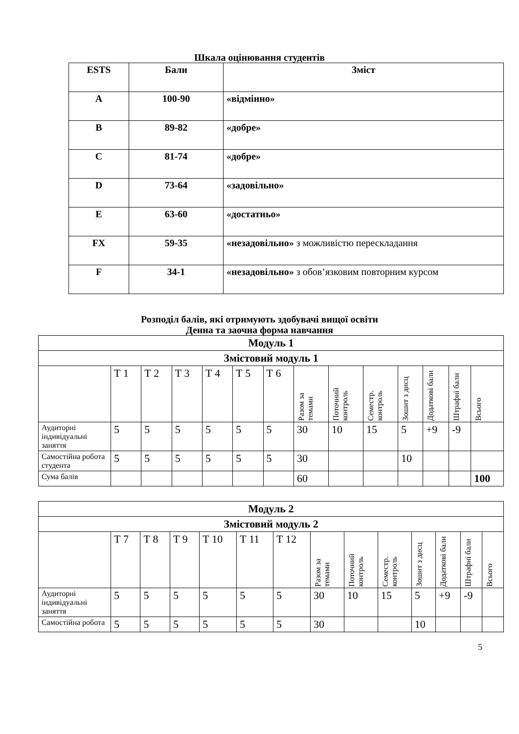Шкала оцінювання студентів
| ESTS | Бали | Зміст |
| A | 100-90 | «відмінно» |
| B | 89-82 | «добре» |
| C | 81-74 | «добре» |
| D | 73-64 | «задовільно» |
| E | 63-60 | «достатньо» |
| FX | 59-35 | «незадовільно» з можливістю перескладання |
| F | 34-1 | «незадовільно» з обов’язковим повторним курсом |
Розподіл балів, які отримують здобувачі вищої освіти
Денна та заочна форма навчання
| Модуль 1 | | | | | | | | | | | | | |
| Змістовий модуль 1 | | | | | | | | | | | | | |
| | Т 1 | Т 2 | Т 3 | Т 4 | Т 5 | Т 6 | Разом за темами | Поточний контроль | Семестр. контроль | Зошит з дисц | Додаткові бали | Штрафні бали | Всього |
| Аудиторні індивідуальні заняття | 5 | 5 | 5 | 5 | 5 | 5 | 30 | 10 | 15 | 5 | +9 | -9 | |
| Самостійна робота студента | 5 | 5 | 5 | 5 | 5 | 5 | 30 | | | 10 | | | |
| Сума балів | | | | | | | 60 | | | | | | 100 |
| Модуль 2 | | | | | | | | | | | | | |
| Змістовий модуль 2 | | | | | | | | | | | | | |
| | Т 7 | Т 8 | Т 9 | Т 10 | Т 11 | Т 12 | Разом за темами | Поточний контроль | Семестр. контроль | Зошит з дисц | Додаткові бали | Штрафні бали | Всього |
| Аудиторні індивідуальні заняття | 5 | 5 | 5 | 5 | 5 | 5 | 30 | 10 | 15 | 5 | +9 | -9 | |
| Самостійна робота | 5 | 5 | 5 | 5 | 5 | 5 | 30 | | | 10 | | | |
5